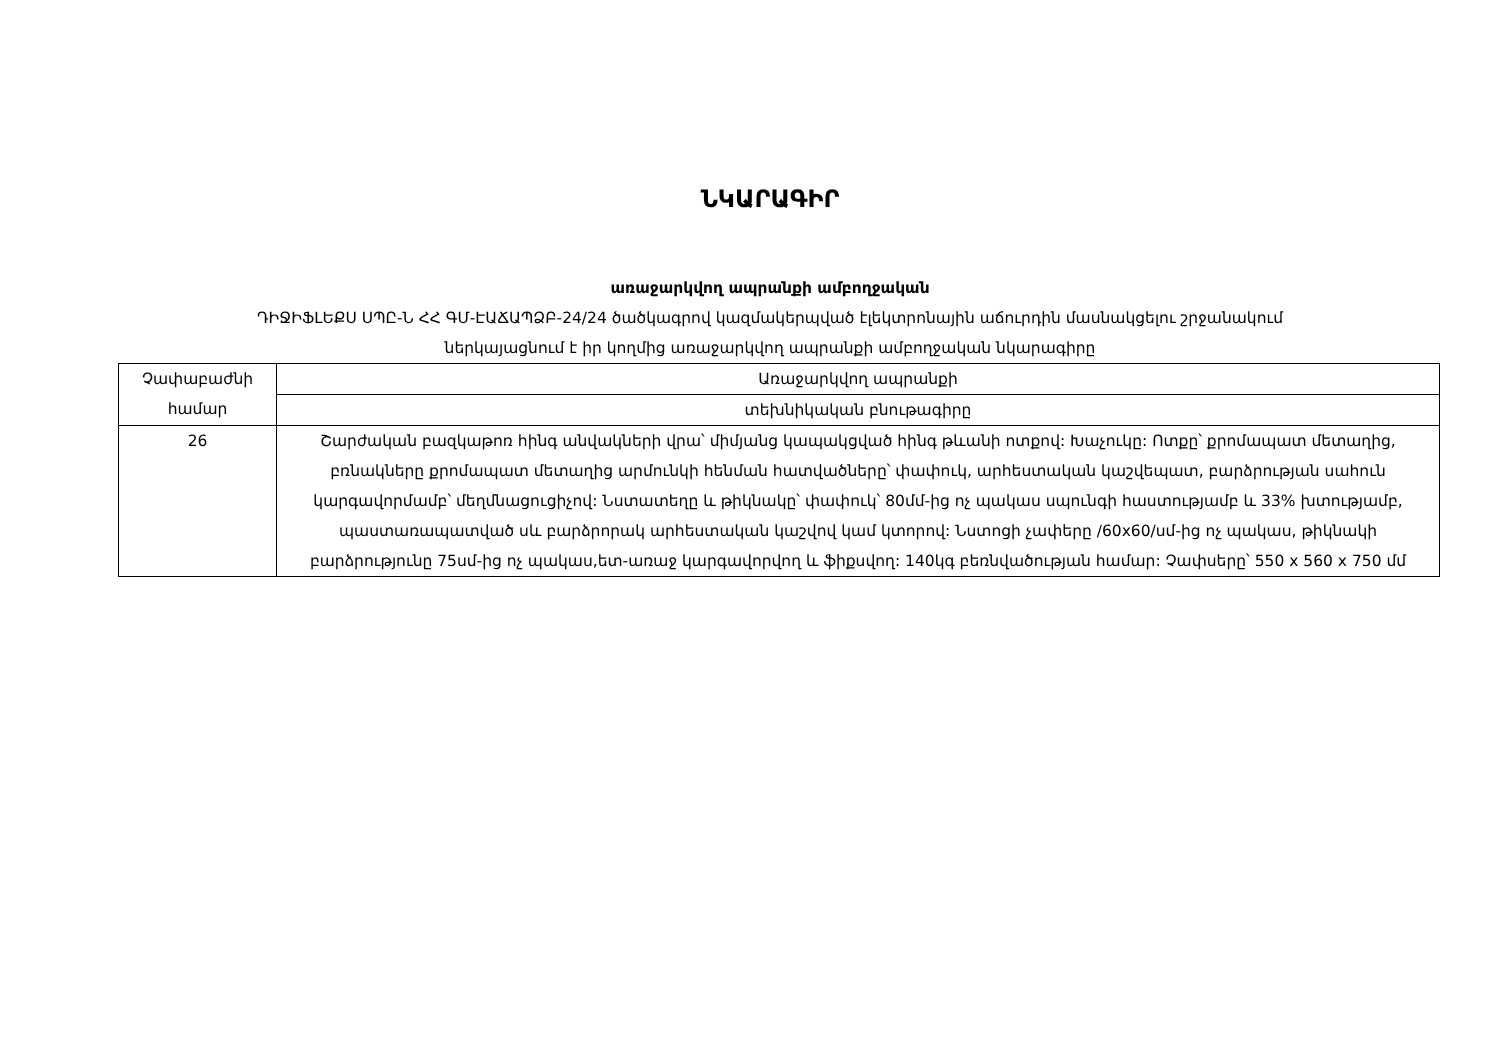ՆԿԱՐԱԳԻՐ
առաջարկվող ապրանքի ամբողջական
ԴԻՋԻՖԼԵՔՍ ՍՊԸ-Ն ՀՀ ԳՄ-ԷԱՃԱՊՁԲ-24/24 ծածկագրով կազմակերպված էլեկտրոնային աճուրդին մասնակցելու շրջանակում
ներկայացնում է իր կողմից առաջարկվող ապրանքի ամբողջական նկարագիրը
| Չափաբաժնի համար | Առաջարկվող ապրանքի |
| --- | --- |
| | տեխնիկական բնութագիրը |
| 26 | Շարժական բազկաթոռ հինգ անվակների վրա՝ միմյանց կապակցված հինգ թևանի ոտքով: Խաչուկը: Ոտքը՝ քրոմապատ մետաղից, բռնակները քրոմապատ մետաղից արմունկի հենման հատվածները՝ փափուկ, արհեստական կաշվեպատ, բարձրության սահուն կարգավորմամբ՝ մեղմնացուցիչով: Նստատեղը և թիկնակը՝ փափուկ՝ 80մմ-ից ոչ պակաս սպունգի հաստությամբ և 33% խտությամբ, պաստառապատված սև բարձրորակ արհեստական կաշվով կամ կտորով: Նստոցի չափերը /60x60/սմ-ից ոչ պակաս, թիկնակի բարձրությունը 75սմ-ից ոչ պակաս,ետ-առաջ կարգավորվող և ֆիքսվող: 140կգ բեռնվածության համար: Չափսերը՝ 550 x 560 x 750 մմ |